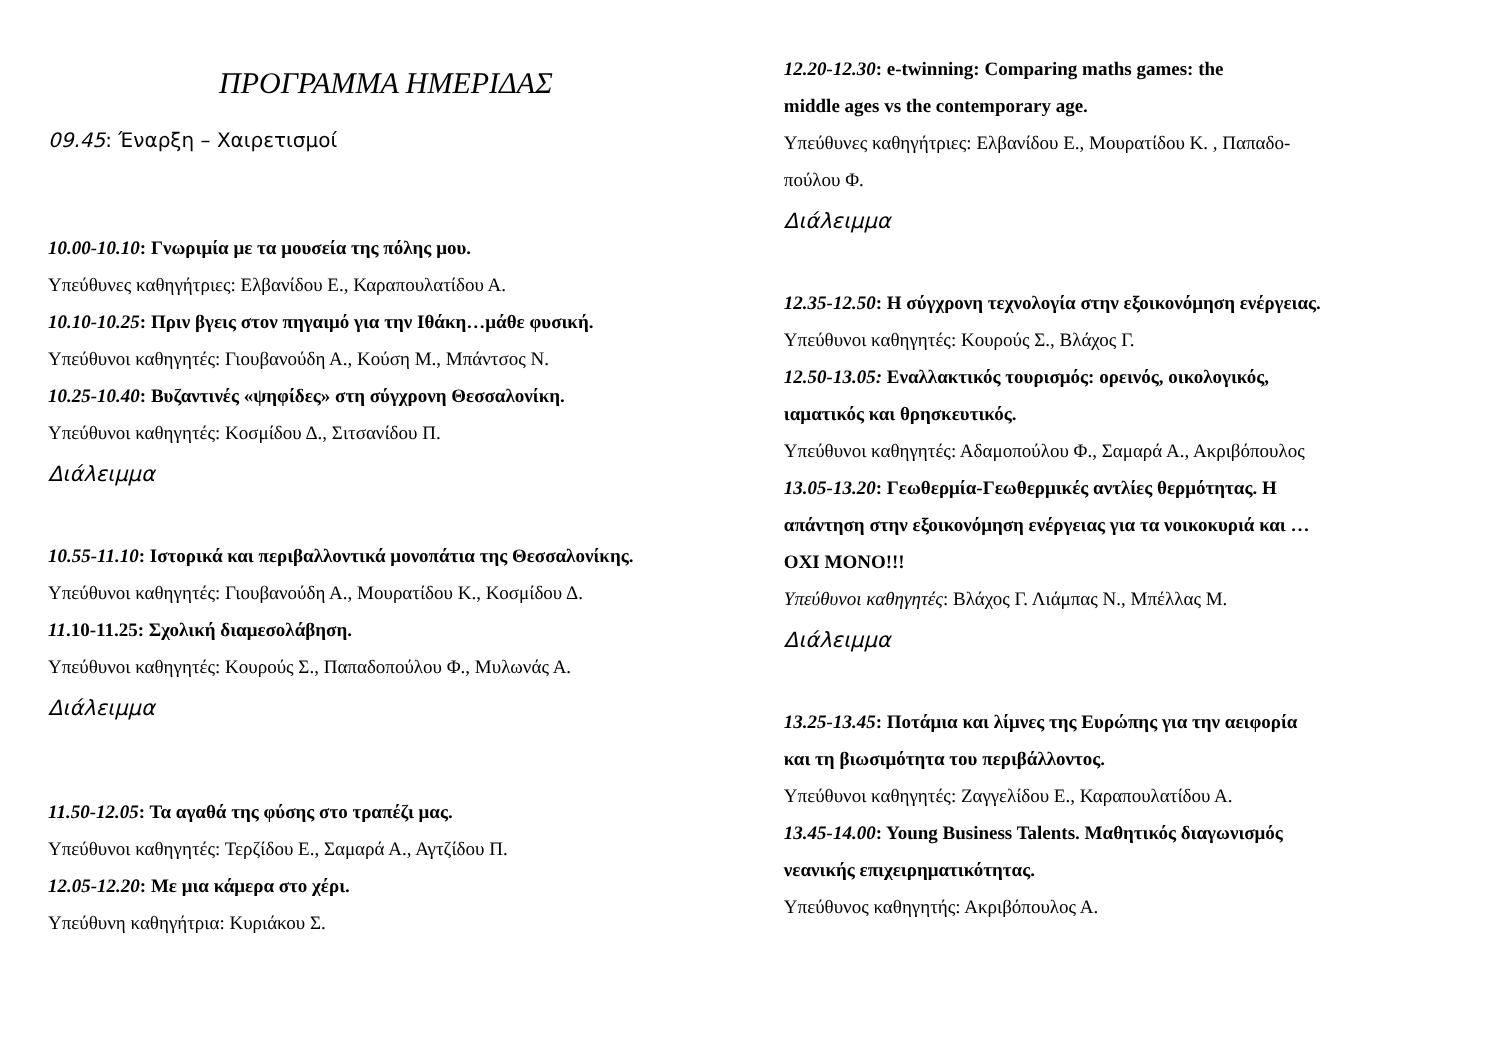ΠΡΟΓΡΑΜΜΑ ΗΜΕΡΙΔΑΣ
09.45: Έναρξη – Χαιρετισμοί
10.00-10.10: Γνωριμία με τα μουσεία της πόλης μου.
Υπεύθυνες καθηγήτριες: Ελβανίδου Ε., Καραπουλατίδου Α.
10.10-10.25: Πριν βγεις στον πηγαιμό για την Ιθάκη…μάθε φυσική.
Υπεύθυνοι καθηγητές: Γιουβανούδη Α., Κούση Μ., Μπάντσος Ν.
10.25-10.40: Βυζαντινές «ψηφίδες» στη σύγχρονη Θεσσαλονίκη.
Υπεύθυνοι καθηγητές: Κοσμίδου Δ., Σιτσανίδου Π.
Διάλειμμα
10.55-11.10: Ιστορικά και περιβαλλοντικά μονοπάτια της Θεσσαλονίκης.
Υπεύθυνοι καθηγητές: Γιουβανούδη Α., Μουρατίδου Κ., Κοσμίδου Δ.
11.10-11.25: Σχολική διαμεσολάβηση.
Υπεύθυνοι καθηγητές: Κουρούς Σ., Παπαδοπούλου Φ., Μυλωνάς Α.
Διάλειμμα
11.50-12.05: Τα αγαθά της φύσης στο τραπέζι μας.
Υπεύθυνοι καθηγητές: Τερζίδου Ε., Σαμαρά Α., Αγτζίδου Π.
12.05-12.20: Με μια κάμερα στο χέρι.
Υπεύθυνη καθηγήτρια: Κυριάκου Σ.
12.20-12.30: e-twinning: Comparing maths games: the
middle ages vs the contemporary age.
Υπεύθυνες καθηγήτριες: Ελβανίδου Ε., Μουρατίδου Κ. , Παπαδο-
πούλου Φ.
Διάλειμμα
12.35-12.50: Η σύγχρονη τεχνολογία στην εξοικονόμηση ενέργειας.
Υπεύθυνοι καθηγητές: Κουρούς Σ., Βλάχος Γ.
12.50-13.05: Εναλλακτικός τουρισμός: ορεινός, οικολογικός,
ιαματικός και θρησκευτικός.
Υπεύθυνοι καθηγητές: Αδαμοπούλου Φ., Σαμαρά Α., Ακριβόπουλος
13.05-13.20: Γεωθερμία-Γεωθερμικές αντλίες θερμότητας. Η
απάντηση στην εξοικονόμηση ενέργειας για τα νοικοκυριά και …
ΟΧΙ ΜΟΝΟ!!!
Υπεύθυνοι καθηγητές: Βλάχος Γ. Λιάμπας Ν., Μπέλλας Μ.
Διάλειμμα
13.25-13.45: Ποτάμια και λίμνες της Ευρώπης για την αειφορία
και τη βιωσιμότητα του περιβάλλοντος.
Υπεύθυνοι καθηγητές: Ζαγγελίδου Ε., Καραπουλατίδου Α.
13.45-14.00: Young Business Talents. Μαθητικός διαγωνισμός
νεανικής επιχειρηματικότητας.
Υπεύθυνος καθηγητής: Ακριβόπουλος Α.